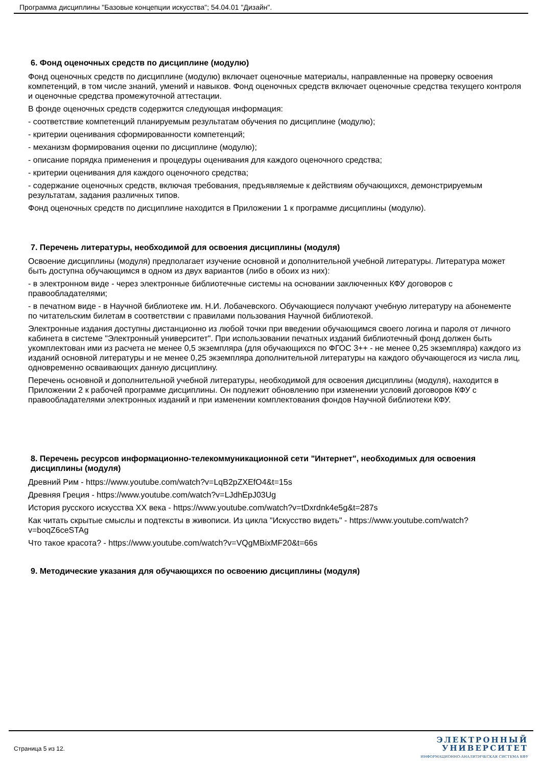Программа дисциплины "Базовые концепции искусства"; 54.04.01 "Дизайн".
6. Фонд оценочных средств по дисциплине (модулю)
Фонд оценочных средств по дисциплине (модулю) включает оценочные материалы, направленные на проверку освоения компетенций, в том числе знаний, умений и навыков. Фонд оценочных средств включает оценочные средства текущего контроля и оценочные средства промежуточной аттестации.
В фонде оценочных средств содержится следующая информация:
- соответствие компетенций планируемым результатам обучения по дисциплине (модулю);
- критерии оценивания сформированности компетенций;
- механизм формирования оценки по дисциплине (модулю);
- описание порядка применения и процедуры оценивания для каждого оценочного средства;
- критерии оценивания для каждого оценочного средства;
- содержание оценочных средств, включая требования, предъявляемые к действиям обучающихся, демонстрируемым результатам, задания различных типов.
Фонд оценочных средств по дисциплине находится в Приложении 1 к программе дисциплины (модулю).
7. Перечень литературы, необходимой для освоения дисциплины (модуля)
Освоение дисциплины (модуля) предполагает изучение основной и дополнительной учебной литературы. Литература может быть доступна обучающимся в одном из двух вариантов (либо в обоих из них):
- в электронном виде - через электронные библиотечные системы на основании заключенных КФУ договоров с правообладателями;
- в печатном виде - в Научной библиотеке им. Н.И. Лобачевского. Обучающиеся получают учебную литературу на абонементе по читательским билетам в соответствии с правилами пользования Научной библиотекой.
Электронные издания доступны дистанционно из любой точки при введении обучающимся своего логина и пароля от личного кабинета в системе "Электронный университет". При использовании печатных изданий библиотечный фонд должен быть укомплектован ими из расчета не менее 0,5 экземпляра (для обучающихся по ФГОС 3++ - не менее 0,25 экземпляра) каждого из изданий основной литературы и не менее 0,25 экземпляра дополнительной литературы на каждого обучающегося из числа лиц, одновременно осваивающих данную дисциплину.
Перечень основной и дополнительной учебной литературы, необходимой для освоения дисциплины (модуля), находится в Приложении 2 к рабочей программе дисциплины. Он подлежит обновлению при изменении условий договоров КФУ с правообладателями электронных изданий и при изменении комплектования фондов Научной библиотеки КФУ.
8. Перечень ресурсов информационно-телекоммуникационной сети "Интернет", необходимых для освоения дисциплины (модуля)
Древний Рим - https://www.youtube.com/watch?v=LqB2pZXEfO4&t=15s
Древняя Греция - https://www.youtube.com/watch?v=LJdhEpJ03Ug
История русского искусства XX века - https://www.youtube.com/watch?v=tDxrdnk4e5g&t=287s
Как читать скрытые смыслы и подтексты в живописи. Из цикла "Искусство видеть" - https://www.youtube.com/watch?v=boqZ6ceSTAg
Что такое красота? - https://www.youtube.com/watch?v=VQgMBixMF20&t=66s
9. Методические указания для обучающихся по освоению дисциплины (модуля)
Страница 5 из 12.
ЭЛЕКТРОННЫЙ
УНИВЕРСИТЕТ
ИНФОРМАЦИОННО-АНАЛИТИЧЕСКАЯ СИСТЕМА КФУ